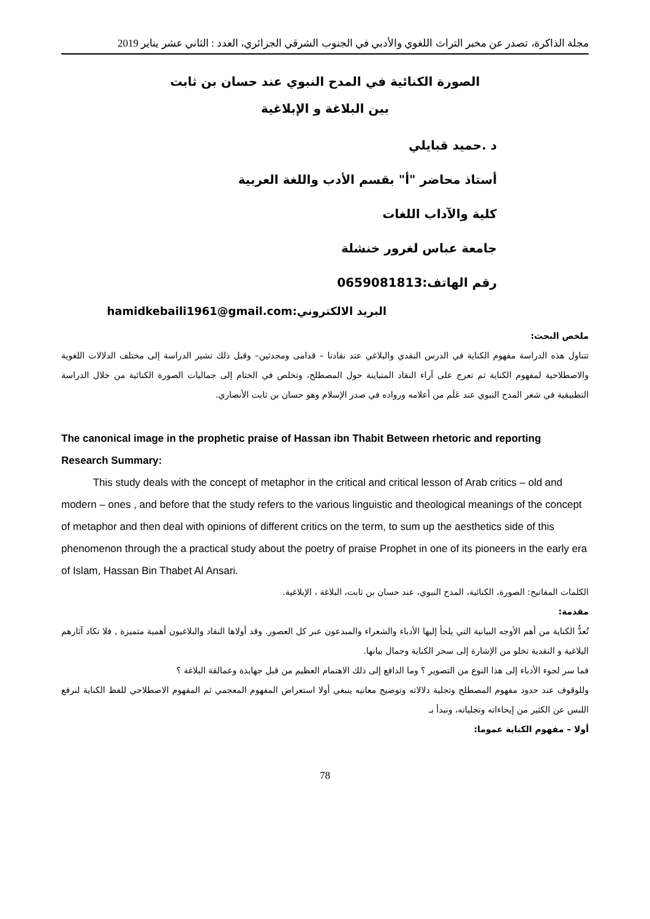مجلة الذاكرة، تصدر عن مخبر التراث اللغوي والأدبي في الجنوب الشرقي الجزائري، العدد : الثاني عشر يناير 2019
الصورة الكنائية في المدح النبوي عند حسان بن ثابت
بين البلاغة و الإبلاغية
د .حميد قبايلي
أستاذ محاضر "أ" بقسم الأدب واللغة العربية
كلية والآداب اللغات
جامعة عباس لغرور خنشلة
رقم الهاتف:0659081813
البريد الالكتروني:hamidkebaili1961@gmail.com
ملخص البحث:
تتناول هذه الدراسة مفهوم الكناية في الدرس النقدي والبلاغي عند نقادنا – قدامى ومحدثين– وقبل ذلك تشير الدراسة إلى مختلف الدلالات اللغوية والاصطلاحية لمفهوم الكناية ثم تعرج على آراء النقاد المتباينة حول المصطلح، وتخلص في الختام إلى جماليات الصورة الكنائية من خلال الدراسة التطبيقية في شعر المدح النبوي عند عَلَم من أعلامه ورواده في صدر الإسلام وهو حسان بن ثابت الأنصاري.
The canonical image in the prophetic praise of Hassan ibn Thabit Between rhetoric and reporting
Research Summary:
This study deals with the concept of metaphor in the critical and critical lesson of Arab critics – old and modern – ones , and before that the study refers to the various linguistic and theological meanings of the concept of metaphor and then deal with opinions of different critics on the term, to sum up the aesthetics side of this phenomenon through the a practical study about the poetry of praise Prophet in one of its pioneers in the early era of Islam, Hassan Bin Thabet Al Ansari.
الكلمات المفاتيح: الصورة، الكنائية، المدح النبوي، عند حسان بن ثابت، البلاغة ، الإبلاغية.
مقدمة:
تُعدُّ الكناية من أهم الأوجه البيانية التي يلجأ إليها الأدباء والشعراء والمبدعون عبر كل العصور. وقد أولاها النقاد والبلاغيون أهمية متميزة , فلا تكاد آثارهم البلاغية و النقدية تخلو من الإشارة إلى سحر الكناية وجمال بيانها.
فما سر لجوء الأدباء إلى هذا النوع من التصوير ؟ وما الدافع إلى ذلك الاهتمام العظيم من قبل جهابذة وعمالقة البلاغة ؟
وللوقوف عند حدود مفهوم المصطلح وتجلية دلالاته وتوضيح معانيه ينبغي أولا استعراض المفهوم المعجمي ثم المفهوم الاصطلاحي للفظ الكناية لنرفع اللبس عن الكثير من إيحاءاته وتجلياته، ونبدأ بـ
أولا – مفهوم الكناية عموما:
78